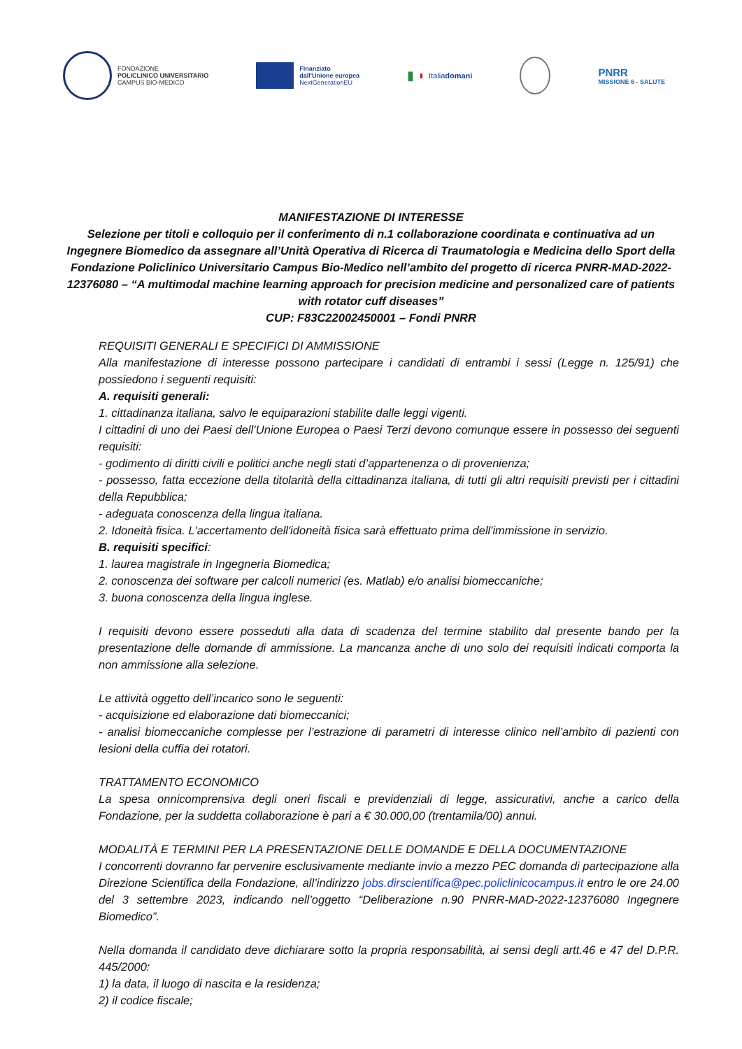FONDAZIONE
POLICLINICO UNIVERSITARIO
CAMPUS BIO-MEDICO
Finanziato
dall'Unione europea
NextGenerationEU
▮ ▮ Italiadomani
PNRR
MISSIONE 6 - SALUTE
MANIFESTAZIONE DI INTERESSE
Selezione per titoli e colloquio per il conferimento di n.1 collaborazione coordinata e continuativa ad un Ingegnere Biomedico da assegnare all’Unità Operativa di Ricerca di Traumatologia e Medicina dello Sport della Fondazione Policlinico Universitario Campus Bio-Medico nell’ambito del progetto di ricerca PNRR-MAD-2022-12376080 – “A multimodal machine learning approach for precision medicine and personalized care of patients with rotator cuff diseases”
CUP: F83C22002450001 – Fondi PNRR
REQUISITI GENERALI E SPECIFICI DI AMMISSIONE
Alla manifestazione di interesse possono partecipare i candidati di entrambi i sessi (Legge n. 125/91) che possiedono i seguenti requisiti:
A. requisiti generali:
1. cittadinanza italiana, salvo le equiparazioni stabilite dalle leggi vigenti.
I cittadini di uno dei Paesi dell’Unione Europea o Paesi Terzi devono comunque essere in possesso dei seguenti requisiti:
- godimento di diritti civili e politici anche negli stati d’appartenenza o di provenienza;
- possesso, fatta eccezione della titolarità della cittadinanza italiana, di tutti gli altri requisiti previsti per i cittadini della Repubblica;
- adeguata conoscenza della lingua italiana.
2. Idoneità fisica. L'accertamento dell'idoneità fisica sarà effettuato prima dell'immissione in servizio.
B. requisiti specifici:
1. laurea magistrale in Ingegneria Biomedica;
2. conoscenza dei software per calcoli numerici (es. Matlab) e/o analisi biomeccaniche;
3. buona conoscenza della lingua inglese.
I requisiti devono essere posseduti alla data di scadenza del termine stabilito dal presente bando per la presentazione delle domande di ammissione. La mancanza anche di uno solo dei requisiti indicati comporta la non ammissione alla selezione.
Le attività oggetto dell’incarico sono le seguenti:
- acquisizione ed elaborazione dati biomeccanici;
- analisi biomeccaniche complesse per l’estrazione di parametri di interesse clinico nell’ambito di pazienti con lesioni della cuffia dei rotatori.
TRATTAMENTO ECONOMICO
La spesa onnicomprensiva degli oneri fiscali e previdenziali di legge, assicurativi, anche a carico della Fondazione, per la suddetta collaborazione è pari a € 30.000,00 (trentamila/00) annui.
MODALITÀ E TERMINI PER LA PRESENTAZIONE DELLE DOMANDE E DELLA DOCUMENTAZIONE
I concorrenti dovranno far pervenire esclusivamente mediante invio a mezzo PEC domanda di partecipazione alla Direzione Scientifica della Fondazione, all’indirizzo jobs.dirscientifica@pec.policlinicocampus.it entro le ore 24.00 del 3 settembre 2023, indicando nell’oggetto “Deliberazione n.90 PNRR-MAD-2022-12376080 Ingegnere Biomedico”.
Nella domanda il candidato deve dichiarare sotto la propria responsabilità, ai sensi degli artt.46 e 47 del D.P.R. 445/2000:
1) la data, il luogo di nascita e la residenza;
2) il codice fiscale;